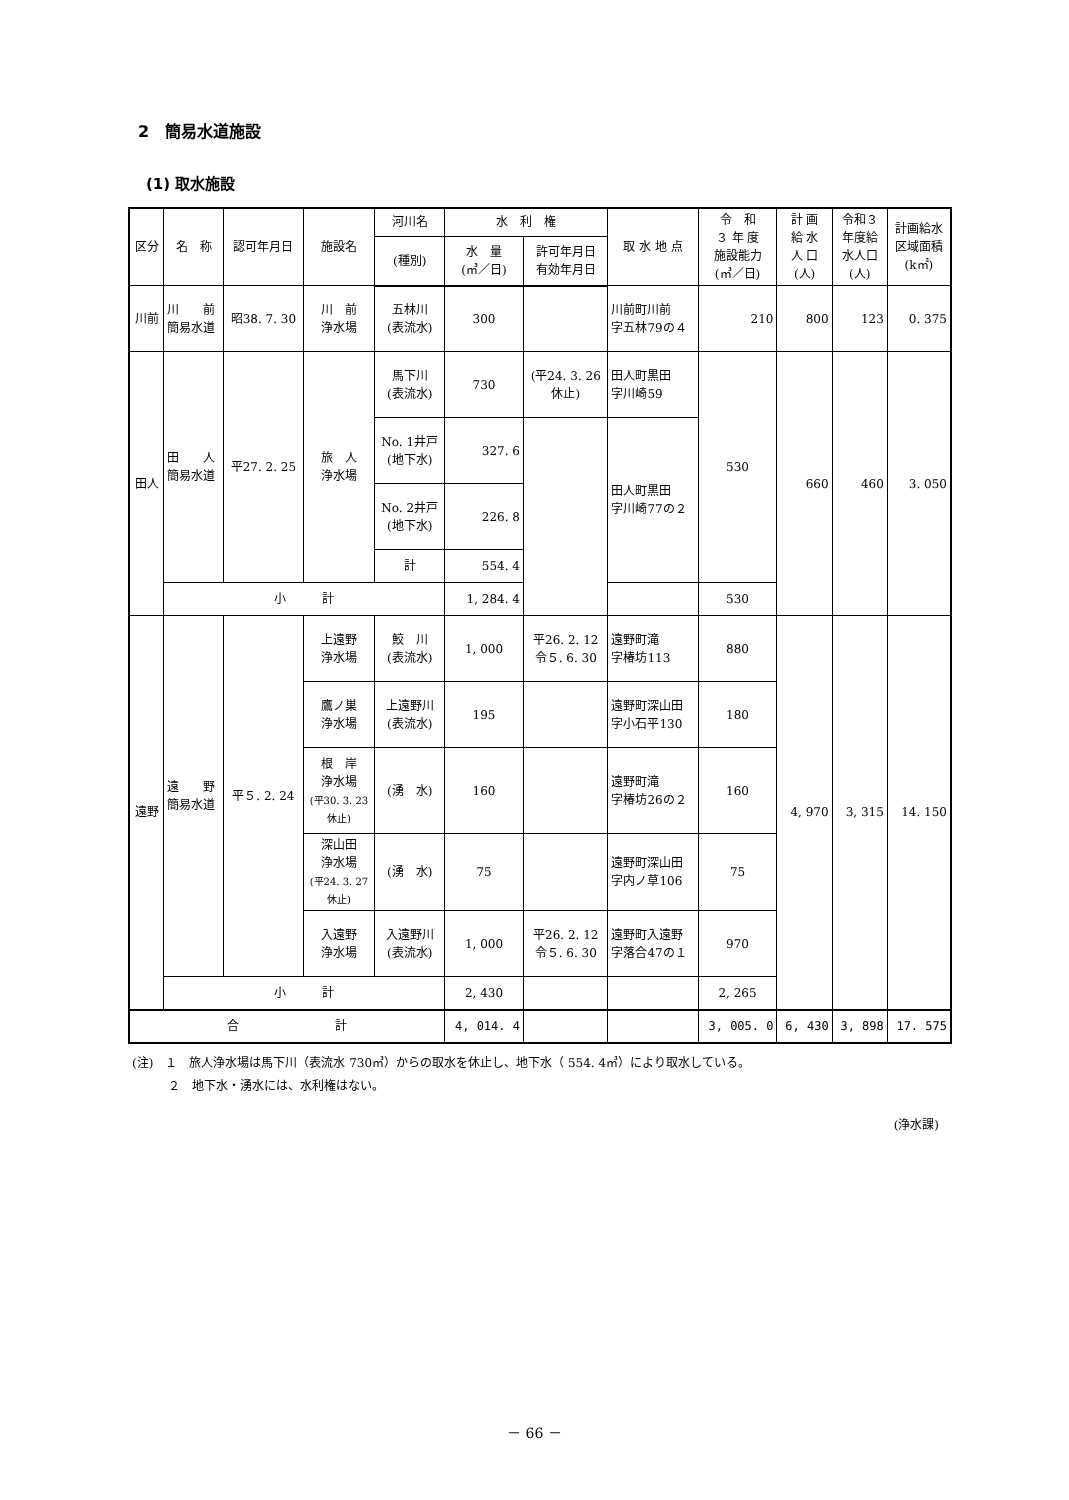2　簡易水道施設
(1) 取水施設
| 区分 | 名 称 | 認可年月日 | 施設名 | 河川名 | 水 利 権 | | 取 水 地 点 | 令 和 ３ 年 度 施設能力 (㎥／日) | 計 画 給 水 人 口 (人) | 令和３ 年度給 水人口 (人) | 計画給水 区域面積 (k㎡) |
| --- | --- | --- | --- | --- | --- | --- | --- | --- | --- | --- | --- |
| | | | | (種別) | 水 量 (㎥／日) | 許可年月日 有効年月日 | | | | | |
| 川前 | 川 前 簡易水道 | 昭38. 7. 30 | 川 前 浄水場 | 五林川 (表流水) | 300 | | 川前町川前 字五林79の４ | 210 | 800 | 123 | 0. 375 |
| 田人 | 田 人 簡易水道 | 平27. 2. 25 | 旅 人 浄水場 | 馬下川 (表流水) | 730 | (平24. 3. 26 休止) | 田人町黒田 字川崎59 | 530 | 660 | 460 | 3. 050 |
| | | | | No. 1井戸 (地下水) | 327. 6 | | 田人町黒田 字川崎77の２ | | | | |
| | | | | No. 2井戸 (地下水) | 226. 8 | | | | | | |
| | | | | 計 | 554. 4 | | | | | | |
| | 小 計 | | | | 1, 284. 4 | | | 530 | | | |
| 遠野 | 遠 野 簡易水道 | 平５. 2. 24 | 上遠野 浄水場 | 鮫 川 (表流水) | 1, 000 | 平26. 2. 12 令５. 6. 30 | 遠野町滝 字椿坊113 | 880 | 4, 970 | 3, 315 | 14. 150 |
| | | | 鷹ノ巣 浄水場 | 上遠野川 (表流水) | 195 | | 遠野町深山田 字小石平130 | 180 | | | |
| | | | 根 岸 浄水場 (平30. 3. 23 休止) | (湧 水) | 160 | | 遠野町滝 字椿坊26の２ | 160 | | | |
| | | | 深山田 浄水場 (平24. 3. 27 休止) | (湧 水) | 75 | | 遠野町深山田 字内ノ草106 | 75 | | | |
| | | | 入遠野 浄水場 | 入遠野川 (表流水) | 1, 000 | 平26. 2. 12 令５. 6. 30 | 遠野町入遠野 字落合47の１ | 970 | | | |
| | 小 計 | | | | 2, 430 | | | 2, 265 | | | |
| 合 計 | | | | | 4, 014. 4 | | | 3, 005. 0 | 6, 430 | 3, 898 | 17. 575 |
(注)　１　旅人浄水場は馬下川（表流水 730㎥）からの取水を休止し、地下水（ 554. 4㎥）により取水している。
　　　２　地下水・湧水には、水利権はない。
(浄水課)
－ 66 －